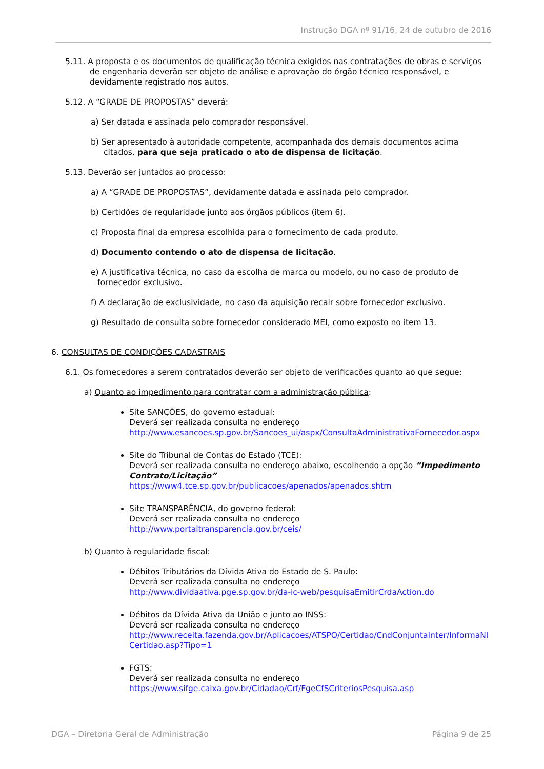Instrução DGA nº 91/16, 24 de outubro de 2016
5.11. A proposta e os documentos de qualificação técnica exigidos nas contratações de obras e serviços de engenharia deverão ser objeto de análise e aprovação do órgão técnico responsável, e devidamente registrado nos autos.
5.12. A “GRADE DE PROPOSTAS” deverá:
a) Ser datada e assinada pelo comprador responsável.
b) Ser apresentado à autoridade competente, acompanhada dos demais documentos acima citados, para que seja praticado o ato de dispensa de licitação.
5.13. Deverão ser juntados ao processo:
a) A “GRADE DE PROPOSTAS”, devidamente datada e assinada pelo comprador.
b) Certidões de regularidade junto aos órgãos públicos (item 6).
c) Proposta final da empresa escolhida para o fornecimento de cada produto.
d) Documento contendo o ato de dispensa de licitação.
e) A justificativa técnica, no caso da escolha de marca ou modelo, ou no caso de produto de fornecedor exclusivo.
f) A declaração de exclusividade, no caso da aquisição recair sobre fornecedor exclusivo.
g) Resultado de consulta sobre fornecedor considerado MEI, como exposto no item 13.
6. CONSULTAS DE CONDIÇÕES CADASTRAIS
6.1. Os fornecedores a serem contratados deverão ser objeto de verificações quanto ao que segue:
a) Quanto ao impedimento para contratar com a administração pública:
Site SANÇÕES, do governo estadual:
Deverá ser realizada consulta no endereço
http://www.esancoes.sp.gov.br/Sancoes_ui/aspx/ConsultaAdministrativaFornecedor.aspx
Site do Tribunal de Contas do Estado (TCE):
Deverá ser realizada consulta no endereço abaixo, escolhendo a opção ”Impedimento Contrato/Licitação”
https://www4.tce.sp.gov.br/publicacoes/apenados/apenados.shtm
Site TRANSPARÊNCIA, do governo federal:
Deverá ser realizada consulta no endereço
http://www.portaltransparencia.gov.br/ceis/
b) Quanto à regularidade fiscal:
Débitos Tributários da Dívida Ativa do Estado de S. Paulo:
Deverá ser realizada consulta no endereço
http://www.dividaativa.pge.sp.gov.br/da-ic-web/pesquisaEmitirCrdaAction.do
Débitos da Dívida Ativa da União e junto ao INSS:
Deverá ser realizada consulta no endereço
http://www.receita.fazenda.gov.br/Aplicacoes/ATSPO/Certidao/CndConjuntaInter/InformaNICertidao.asp?Tipo=1
FGTS:
Deverá ser realizada consulta no endereço
https://www.sifge.caixa.gov.br/Cidadao/Crf/FgeCfSCriteriosPesquisa.asp
DGA – Diretoria Geral de Administração Página 9 de 25